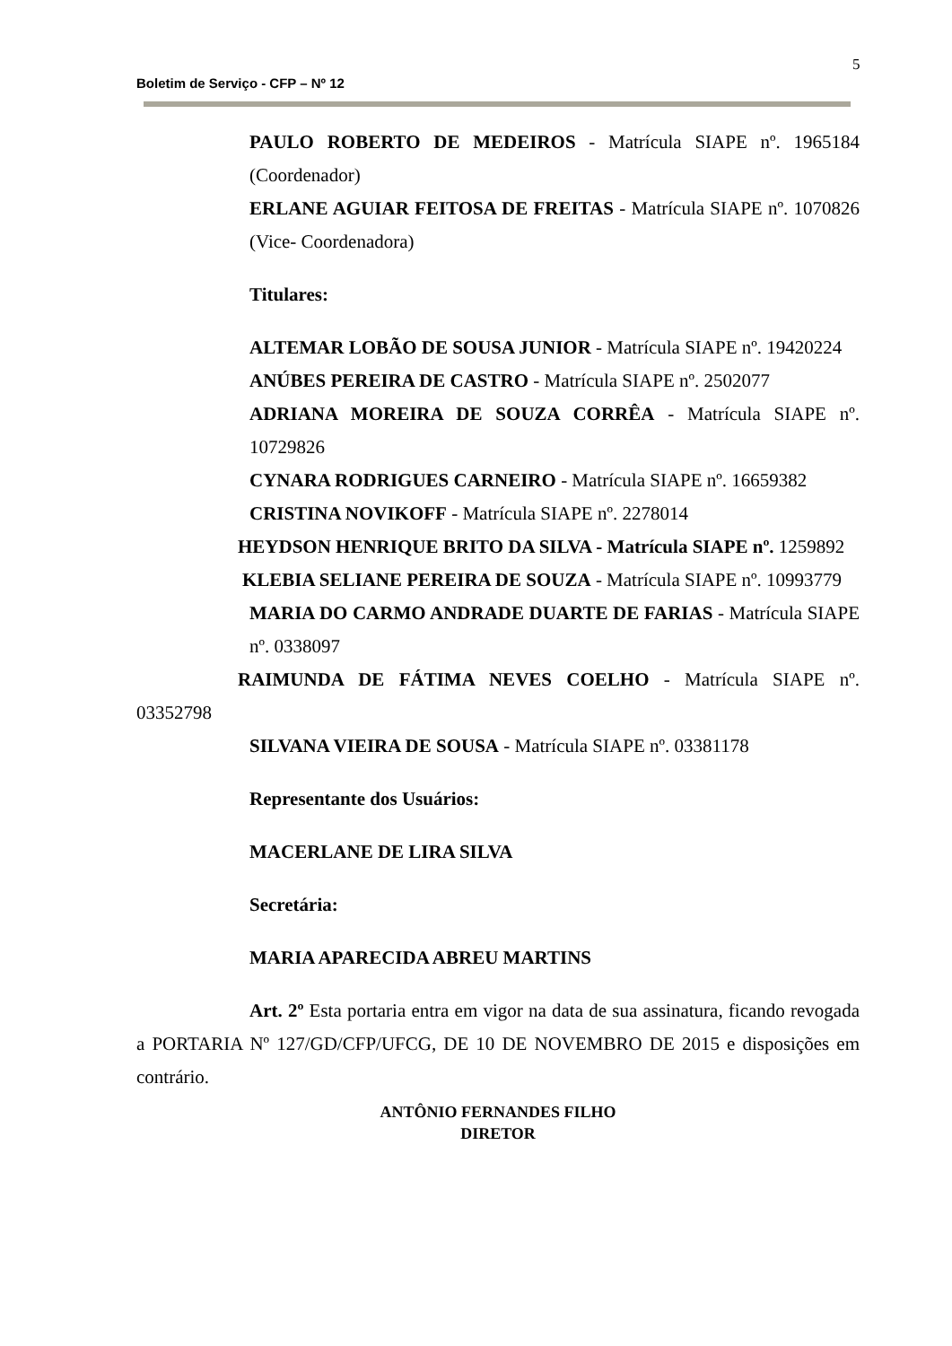5
Boletim de Serviço - CFP – Nº 12
PAULO ROBERTO DE MEDEIROS - Matrícula SIAPE nº. 1965184 (Coordenador)
ERLANE AGUIAR FEITOSA DE FREITAS - Matrícula SIAPE nº. 1070826 (Vice- Coordenadora)
Titulares:
ALTEMAR LOBÃO DE SOUSA JUNIOR - Matrícula SIAPE nº. 19420224
ANÚBES PEREIRA DE CASTRO - Matrícula SIAPE nº. 2502077
ADRIANA MOREIRA DE SOUZA CORRÊA - Matrícula SIAPE nº. 10729826
CYNARA RODRIGUES CARNEIRO - Matrícula SIAPE nº. 16659382
CRISTINA NOVIKOFF - Matrícula SIAPE nº. 2278014
HEYDSON HENRIQUE BRITO DA SILVA - Matrícula SIAPE nº. 1259892
KLEBIA SELIANE PEREIRA DE SOUZA - Matrícula SIAPE nº. 10993779
MARIA DO CARMO ANDRADE DUARTE DE FARIAS - Matrícula SIAPE nº. 0338097
RAIMUNDA DE FÁTIMA NEVES COELHO - Matrícula SIAPE nº. 03352798
SILVANA VIEIRA DE SOUSA - Matrícula SIAPE nº. 03381178
Representante dos Usuários:
MACERLANE DE LIRA SILVA
Secretária:
MARIA APARECIDA ABREU MARTINS
Art. 2º Esta portaria entra em vigor na data de sua assinatura, ficando revogada a PORTARIA Nº 127/GD/CFP/UFCG, DE 10 DE NOVEMBRO DE 2015 e disposições em contrário.
ANTÔNIO FERNANDES FILHO
DIRETOR